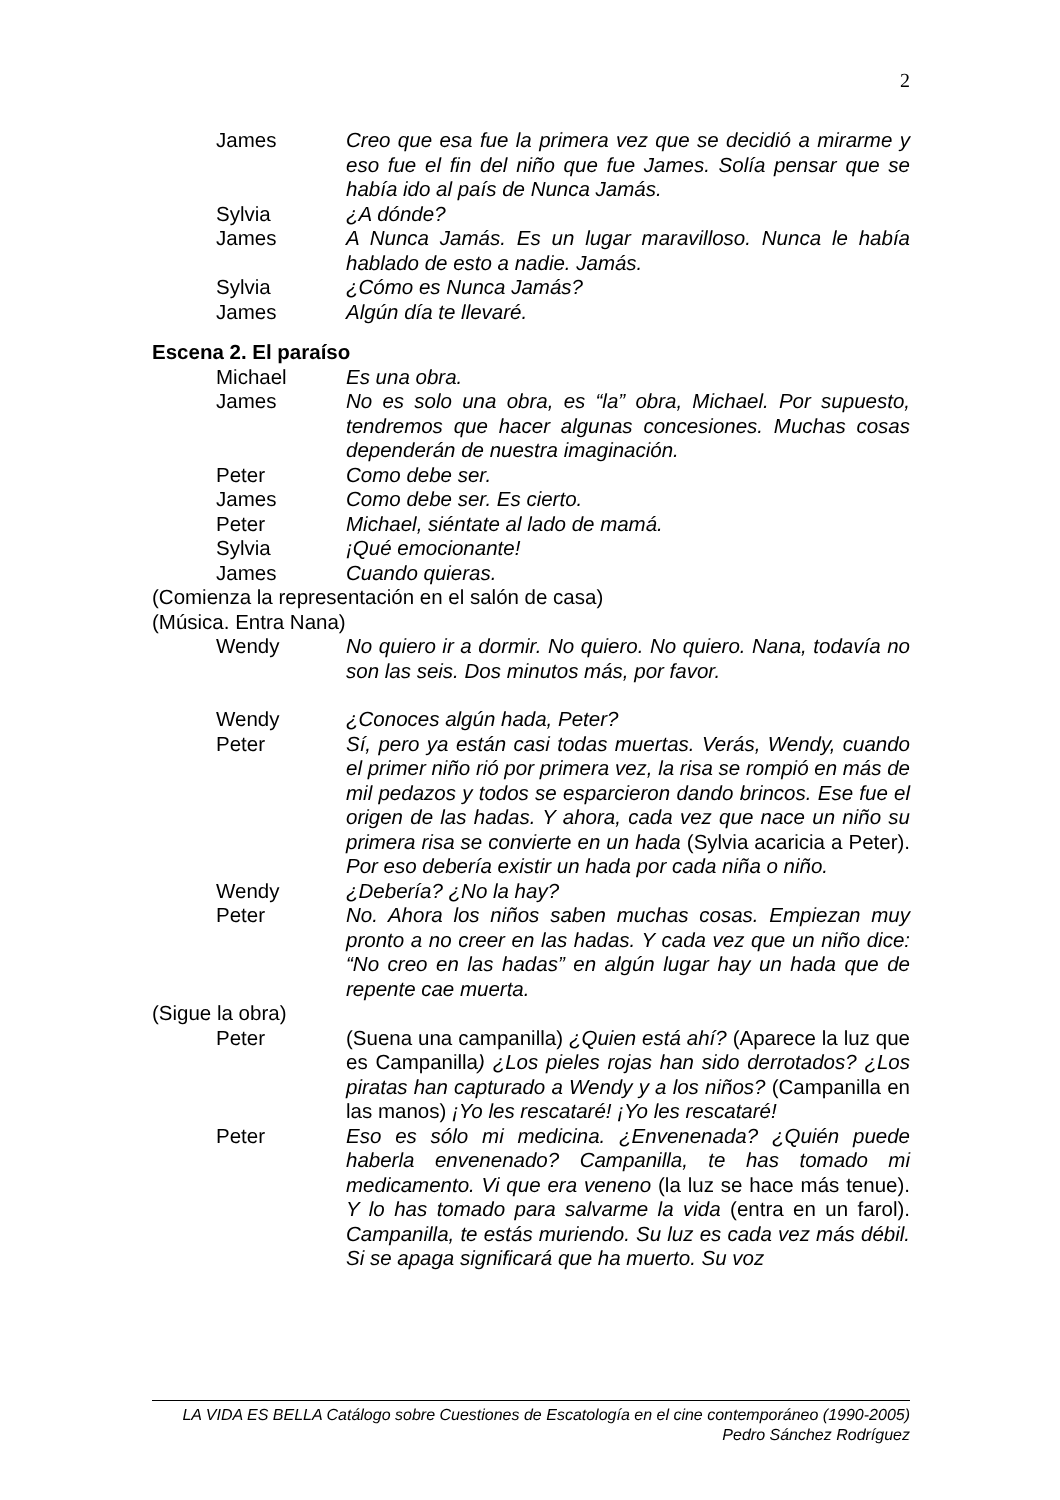2
James Creo que esa fue la primera vez que se decidió a mirarme y eso fue el fin del niño que fue James. Solía pensar que se había ido al país de Nunca Jamás.
Sylvia ¿A dónde?
James A Nunca Jamás. Es un lugar maravilloso. Nunca le había hablado de esto a nadie. Jamás.
Sylvia ¿Cómo es Nunca Jamás?
James Algún día te llevaré.
Escena 2. El paraíso
Michael Es una obra.
James No es solo una obra, es “la” obra, Michael. Por supuesto, tendremos que hacer algunas concesiones. Muchas cosas dependerán de nuestra imaginación.
Peter Como debe ser.
James Como debe ser. Es cierto.
Peter Michael, siéntate al lado de mamá.
Sylvia ¡Qué emocionante!
James Cuando quieras.
(Comienza la representación en el salón de casa)
(Música. Entra Nana)
Wendy No quiero ir a dormir. No quiero. No quiero. Nana, todavía no son las seis. Dos minutos más, por favor.
Wendy ¿Conoces algún hada, Peter?
Peter Sí, pero ya están casi todas muertas. Verás, Wendy, cuando el primer niño rió por primera vez, la risa se rompió en más de mil pedazos y todos se esparcieron dando brincos. Ese fue el origen de las hadas. Y ahora, cada vez que nace un niño su primera risa se convierte en un hada (Sylvia acaricia a Peter). Por eso debería existir un hada por cada niña o niño.
Wendy ¿Debería? ¿No la hay?
Peter No. Ahora los niños saben muchas cosas. Empiezan muy pronto a no creer en las hadas. Y cada vez que un niño dice: “No creo en las hadas” en algún lugar hay un hada que de repente cae muerta.
(Sigue la obra)
Peter (Suena una campanilla) ¿Quien está ahí? (Aparece la luz que es Campanilla) ¿Los pieles rojas han sido derrotados? ¿Los piratas han capturado a Wendy y a los niños? (Campanilla en las manos) ¡Yo les rescataré! ¡Yo les rescataré!
Peter Eso es sólo mi medicina. ¿Envenenada? ¿Quién puede haberla envenenado? Campanilla, te has tomado mi medicamento. Vi que era veneno (la luz se hace más tenue). Y lo has tomado para salvarme la vida (entra en un farol). Campanilla, te estás muriendo. Su luz es cada vez más débil. Si se apaga significará que ha muerto. Su voz
LA VIDA ES BELLA Catálogo sobre Cuestiones de Escatología en el cine contemporáneo (1990-2005)
Pedro Sánchez Rodríguez